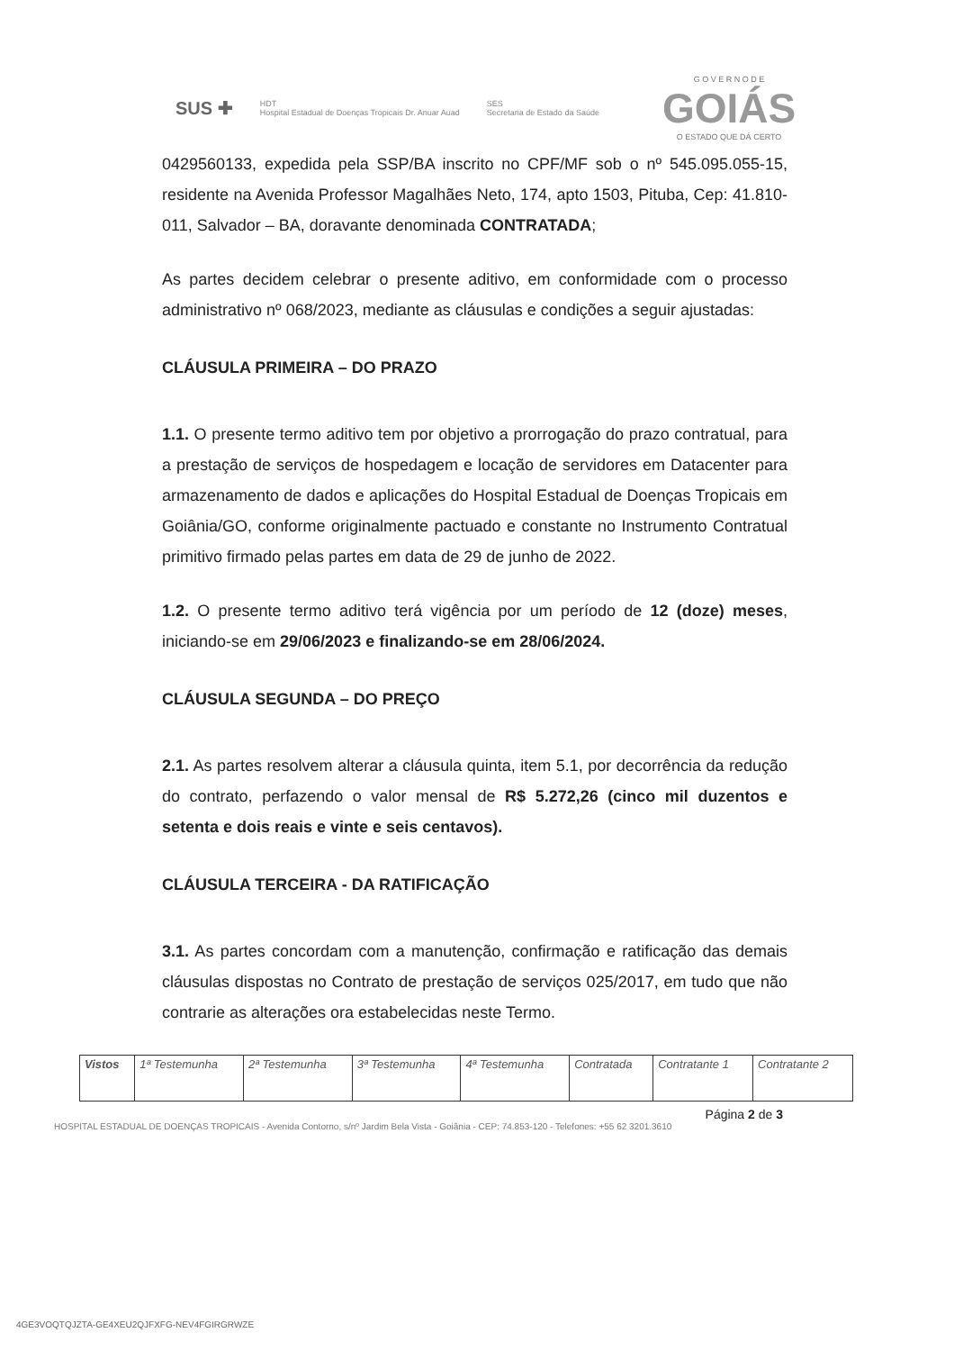SUS ✚ HDT
Hospital Estadual de Doenças Tropicais Dr. Anuar Auad SES
Secretaria de Estado da Saúde G O V E R N O D E
GOIÁS
O ESTADO QUE DÁ CERTO
0429560133, expedida pela SSP/BA inscrito no CPF/MF sob o nº 545.095.055-15, residente na Avenida Professor Magalhães Neto, 174, apto 1503, Pituba, Cep: 41.810-011, Salvador – BA, doravante denominada CONTRATADA;
As partes decidem celebrar o presente aditivo, em conformidade com o processo administrativo nº 068/2023, mediante as cláusulas e condições a seguir ajustadas:
CLÁUSULA PRIMEIRA – DO PRAZO
1.1. O presente termo aditivo tem por objetivo a prorrogação do prazo contratual, para a prestação de serviços de hospedagem e locação de servidores em Datacenter para armazenamento de dados e aplicações do Hospital Estadual de Doenças Tropicais em Goiânia/GO, conforme originalmente pactuado e constante no Instrumento Contratual primitivo firmado pelas partes em data de 29 de junho de 2022.
1.2. O presente termo aditivo terá vigência por um período de 12 (doze) meses, iniciando-se em 29/06/2023 e finalizando-se em 28/06/2024.
CLÁUSULA SEGUNDA – DO PREÇO
2.1. As partes resolvem alterar a cláusula quinta, item 5.1, por decorrência da redução do contrato, perfazendo o valor mensal de R$ 5.272,26 (cinco mil duzentos e setenta e dois reais e vinte e seis centavos).
CLÁUSULA TERCEIRA - DA RATIFICAÇÃO
3.1. As partes concordam com a manutenção, confirmação e ratificação das demais cláusulas dispostas no Contrato de prestação de serviços 025/2017, em tudo que não contrarie as alterações ora estabelecidas neste Termo.
| Vistos | 1ª Testemunha | 2ª Testemunha | 3ª Testemunha | 4ª Testemunha | Contratada | Contratante 1 | Contratante 2 |
Página 2 de 3
HOSPITAL ESTADUAL DE DOENÇAS TROPICAIS - Avenida Contorno, s/nº Jardim Bela Vista - Goiânia - CEP: 74.853-120 - Telefones: +55 62 3201.3610
4GE3VOQTQJZTA-GE4XEU2QJFXFG-NEV4FGIRGRWZE